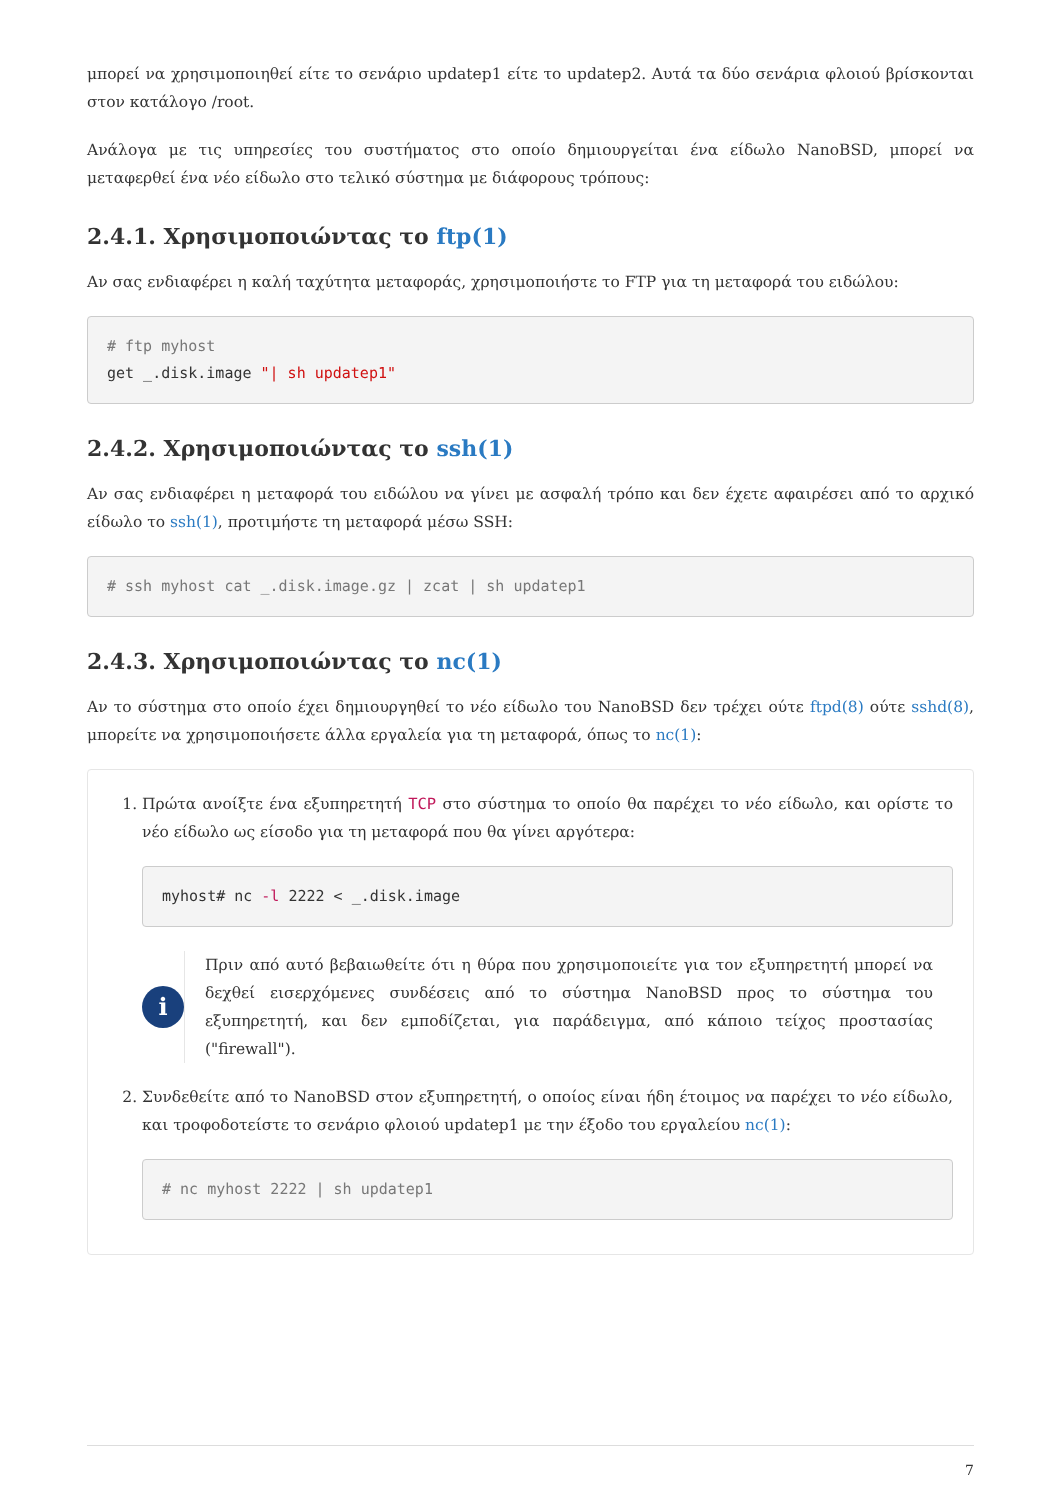μπορεί να χρησιμοποιηθεί είτε το σενάριο updatep1 είτε το updatep2. Αυτά τα δύο σενάρια φλοιού βρίσκονται στον κατάλογο /root.
Ανάλογα με τις υπηρεσίες του συστήματος στο οποίο δημιουργείται ένα είδωλο NanoBSD, μπορεί να μεταφερθεί ένα νέο είδωλο στο τελικό σύστημα με διάφορους τρόπους:
2.4.1. Χρησιμοποιώντας το ftp(1)
Αν σας ενδιαφέρει η καλή ταχύτητα μεταφοράς, χρησιμοποιήστε το FTP για τη μεταφορά του ειδώλου:
# ftp myhost
get _.disk.image "| sh updatep1"
2.4.2. Χρησιμοποιώντας το ssh(1)
Αν σας ενδιαφέρει η μεταφορά του ειδώλου να γίνει με ασφαλή τρόπο και δεν έχετε αφαιρέσει από το αρχικό είδωλο το ssh(1), προτιμήστε τη μεταφορά μέσω SSH:
# ssh myhost cat _.disk.image.gz | zcat | sh updatep1
2.4.3. Χρησιμοποιώντας το nc(1)
Αν το σύστημα στο οποίο έχει δημιουργηθεί το νέο είδωλο του NanoBSD δεν τρέχει ούτε ftpd(8) ούτε sshd(8), μπορείτε να χρησιμοποιήσετε άλλα εργαλεία για τη μεταφορά, όπως το nc(1):
1. Πρώτα ανοίξτε ένα εξυπηρετητή TCP στο σύστημα το οποίο θα παρέχει το νέο είδωλο, και ορίστε το νέο είδωλο ως είσοδο για τη μεταφορά που θα γίνει αργότερα:
myhost# nc -l 2222 < _.disk.image
i
Πριν από αυτό βεβαιωθείτε ότι η θύρα που χρησιμοποιείτε για τον εξυπηρετητή μπορεί να δεχθεί εισερχόμενες συνδέσεις από το σύστημα NanoBSD προς το σύστημα του εξυπηρετητή, και δεν εμποδίζεται, για παράδειγμα, από κάποιο τείχος προστασίας ("firewall").
2. Συνδεθείτε από το NanoBSD στον εξυπηρετητή, ο οποίος είναι ήδη έτοιμος να παρέχει το νέο είδωλο, και τροφοδοτείστε το σενάριο φλοιού updatep1 με την έξοδο του εργαλείου nc(1):
# nc myhost 2222 | sh updatep1
7